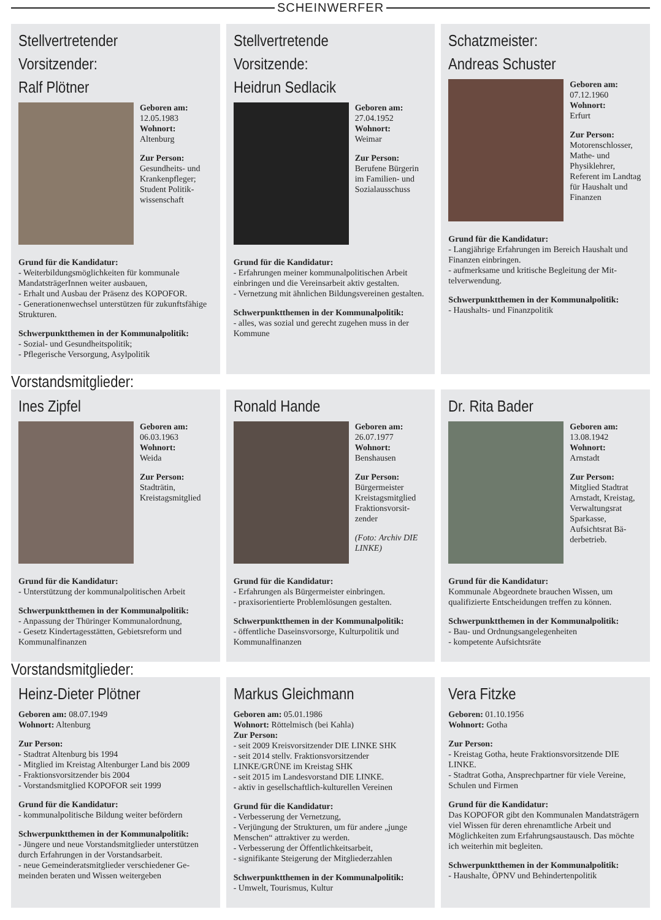SCHEINWERFER
Stellvertretender Vorsitzender:
Ralf Plötner
Geboren am:
12.05.1983
Wohnort:
Altenburg
Zur Person:
Gesundheits- und Krankenpfleger; Student Politik­wissenschaft
Grund für die Kandidatur:
- Weiterbildungsmöglichkeiten für kommunale MandatsträgerInnen weiter ausbauen,
- Erhalt und Ausbau der Präsenz des KOPOFOR.
- Generationenwechsel unterstützen für zukunfts­fähige Strukturen.
Schwerpunktthemen in der Kommunalpolitik:
- Sozial- und Gesundheitspolitik;
- Pflegerische Versorgung, Asylpolitik
Stellvertretende Vorsitzende:
Heidrun Sedlacik
Geboren am:
27.04.1952
Wohnort:
Weimar
Zur Person:
Berufene Bürge­rin im Familien- und Sozialaus­schuss
Grund für die Kandidatur:
- Erfahrungen meiner kommunalpolitischen Ar­beit einbringen und die Vereinsarbeit aktiv gestal­ten.
- Vernetzung mit ähnlichen Bildungsvereinen ge­stalten.
Schwerpunktthemen in der Kommunalpolitik:
- alles, was sozial und gerecht zugehen muss in der Kommune
Schatzmeister:
Andreas Schuster
Geboren am:
07.12.1960
Wohnort:
Erfurt
Zur Person:
Motorenschlosser, Mathe- und Physiklehrer, Referent im Land­tag für Haushalt und Finanzen
Grund für die Kandidatur:
- Langjährige Erfahrungen im Bereich Haushalt und Finanzen einbringen.
- aufmerksame und kritische Begleitung der Mit­telverwendung.
Schwerpunktthemen in der Kommunalpolitik:
- Haushalts- und Finanzpolitik
Vorstandsmitglieder:
Ines Zipfel
Geboren am:
06.03.1963
Wohnort:
Weida
Zur Person:
Stadträtin, Kreistagsmitglied
Grund für die Kandidatur:
- Unterstützung der kommunalpolitischen Arbeit
Schwerpunktthemen in der Kommunalpolitik:
- Anpassung der Thüringer Kommunalordnung,
- Gesetz Kindertagesstätten, Gebietsreform und Kommunalfinanzen
Ronald Hande
Geboren am:
26.07.1977
Wohnort:
Benshausen
Zur Person:
Bürgermeister Kreistagsmitglied Fraktionsvorsit­zender
(Foto: Archiv DIE LINKE)
Grund für die Kandidatur:
- Erfahrungen als Bürgermeister einbringen.
- praxisorientierte Problemlösungen gestalten.
Schwerpunktthemen in der Kommunalpolitik:
- öffentliche Daseinsvorsorge, Kulturpolitik und Kommunalfinanzen
Dr. Rita Bader
Geboren am:
13.08.1942
Wohnort:
Arnstadt
Zur Person:
Mitglied Stadtrat Arnstadt, Kreis­tag, Verwaltungs­rat Sparkasse, Aufsichtsrat Bä­derbetrieb.
Grund für die Kandidatur:
Kommunale Abgeordnete brauchen Wissen, um qualifizierte Entscheidungen treffen zu können.
Schwerpunktthemen in der Kommunalpolitik:
- Bau- und Ordnungsangelegenheiten
- kompetente Aufsichtsräte
Vorstandsmitglieder:
Heinz-Dieter Plötner
Geboren am: 08.07.1949
Wohnort: Altenburg
Zur Person:
- Stadtrat Altenburg bis 1994
- Mitglied im Kreistag Altenburger Land bis 2009
- Fraktionsvorsitzender bis 2004
- Vorstandsmitglied KOPOFOR seit 1999
Grund für die Kandidatur:
- kommunalpolitische Bildung weiter befördern
Schwerpunktthemen in der Kommunalpolitik:
- Jüngere und neue Vorstandsmitglieder unterstüt­zen durch Erfahrungen in der Vorstandsarbeit.
- neue Gemeinderatsmitglieder verschiedener Ge­meinden beraten und Wissen weitergeben
Markus Gleichmann
Geboren am: 05.01.1986
Wohnort: Röttelmisch (bei Kahla)
Zur Person:
- seit 2009 Kreisvorsitzender DIE LINKE SHK
- seit 2014 stellv. Fraktionsvorsitzender LINKE/GRÜNE im Kreistag SHK
- seit 2015 im Landesvorstand DIE LINKE.
- aktiv in gesellschaftlich-kulturellen Vereinen
Grund für die Kandidatur:
- Verbesserung der Vernetzung,
- Verjüngung der Strukturen, um für andere „junge Menschen“ attraktiver zu werden.
- Verbesserung der Öffentlichkeitsarbeit,
- signifikante Steigerung der Mitgliederzahlen
Schwerpunktthemen in der Kommunalpolitik:
- Umwelt, Tourismus, Kultur
Vera Fitzke
Geboren: 01.10.1956
Wohnort: Gotha
Zur Person:
- Kreistag Gotha, heute Fraktionsvorsitzende DIE LINKE.
- Stadtrat Gotha, Ansprechpartner für viele Ver­eine, Schulen und Firmen
Grund für die Kandidatur:
Das KOPOFOR gibt den Kommunalen Mandats­trägern viel Wissen für deren ehrenamtliche Ar­beit und Möglichkeiten zum Erfahrungsaustausch. Das möchte ich weiterhin mit begleiten.
Schwerpunktthemen in der Kommunalpolitik:
- Haushalte, ÖPNV und Behindertenpolitik